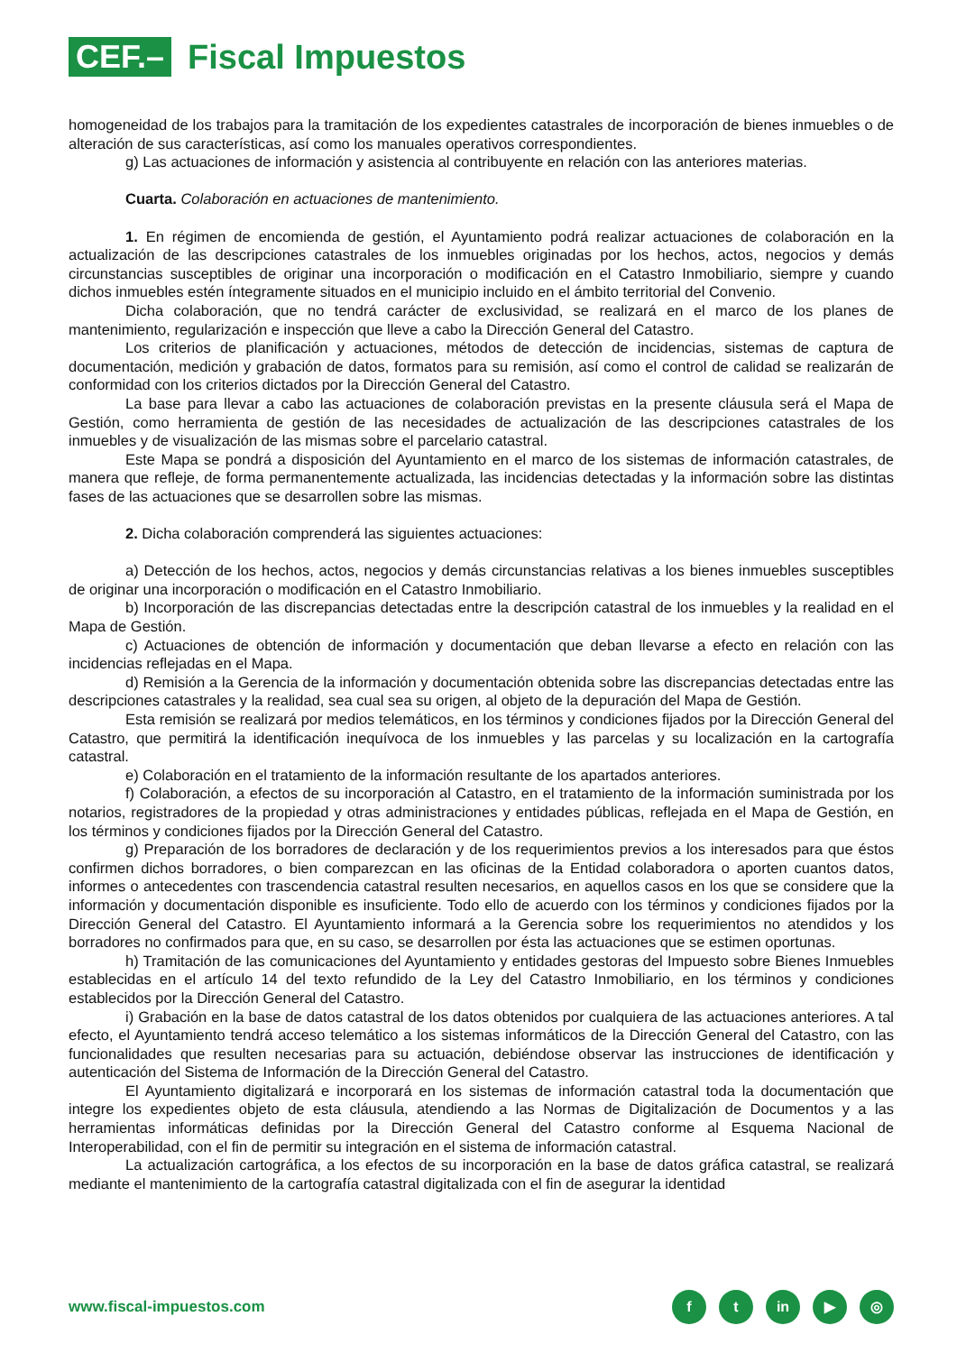CEF.–
Fiscal Impuestos
homogeneidad de los trabajos para la tramitación de los expedientes catastrales de incorporación de bienes inmuebles o de alteración de sus características, así como los manuales operativos correspondientes.
g) Las actuaciones de información y asistencia al contribuyente en relación con las anteriores materias.
Cuarta. Colaboración en actuaciones de mantenimiento.
1. En régimen de encomienda de gestión, el Ayuntamiento podrá realizar actuaciones de colaboración en la actualización de las descripciones catastrales de los inmuebles originadas por los hechos, actos, negocios y demás circunstancias susceptibles de originar una incorporación o modificación en el Catastro Inmobiliario, siempre y cuando dichos inmuebles estén íntegramente situados en el municipio incluido en el ámbito territorial del Convenio.
Dicha colaboración, que no tendrá carácter de exclusividad, se realizará en el marco de los planes de mantenimiento, regularización e inspección que lleve a cabo la Dirección General del Catastro.
Los criterios de planificación y actuaciones, métodos de detección de incidencias, sistemas de captura de documentación, medición y grabación de datos, formatos para su remisión, así como el control de calidad se realizarán de conformidad con los criterios dictados por la Dirección General del Catastro.
La base para llevar a cabo las actuaciones de colaboración previstas en la presente cláusula será el Mapa de Gestión, como herramienta de gestión de las necesidades de actualización de las descripciones catastrales de los inmuebles y de visualización de las mismas sobre el parcelario catastral.
Este Mapa se pondrá a disposición del Ayuntamiento en el marco de los sistemas de información catastrales, de manera que refleje, de forma permanentemente actualizada, las incidencias detectadas y la información sobre las distintas fases de las actuaciones que se desarrollen sobre las mismas.
2. Dicha colaboración comprenderá las siguientes actuaciones:
a) Detección de los hechos, actos, negocios y demás circunstancias relativas a los bienes inmuebles susceptibles de originar una incorporación o modificación en el Catastro Inmobiliario.
b) Incorporación de las discrepancias detectadas entre la descripción catastral de los inmuebles y la realidad en el Mapa de Gestión.
c) Actuaciones de obtención de información y documentación que deban llevarse a efecto en relación con las incidencias reflejadas en el Mapa.
d) Remisión a la Gerencia de la información y documentación obtenida sobre las discrepancias detectadas entre las descripciones catastrales y la realidad, sea cual sea su origen, al objeto de la depuración del Mapa de Gestión.
Esta remisión se realizará por medios telemáticos, en los términos y condiciones fijados por la Dirección General del Catastro, que permitirá la identificación inequívoca de los inmuebles y las parcelas y su localización en la cartografía catastral.
e) Colaboración en el tratamiento de la información resultante de los apartados anteriores.
f) Colaboración, a efectos de su incorporación al Catastro, en el tratamiento de la información suministrada por los notarios, registradores de la propiedad y otras administraciones y entidades públicas, reflejada en el Mapa de Gestión, en los términos y condiciones fijados por la Dirección General del Catastro.
g) Preparación de los borradores de declaración y de los requerimientos previos a los interesados para que éstos confirmen dichos borradores, o bien comparezcan en las oficinas de la Entidad colaboradora o aporten cuantos datos, informes o antecedentes con trascendencia catastral resulten necesarios, en aquellos casos en los que se considere que la información y documentación disponible es insuficiente. Todo ello de acuerdo con los términos y condiciones fijados por la Dirección General del Catastro. El Ayuntamiento informará a la Gerencia sobre los requerimientos no atendidos y los borradores no confirmados para que, en su caso, se desarrollen por ésta las actuaciones que se estimen oportunas.
h) Tramitación de las comunicaciones del Ayuntamiento y entidades gestoras del Impuesto sobre Bienes Inmuebles establecidas en el artículo 14 del texto refundido de la Ley del Catastro Inmobiliario, en los términos y condiciones establecidos por la Dirección General del Catastro.
i) Grabación en la base de datos catastral de los datos obtenidos por cualquiera de las actuaciones anteriores. A tal efecto, el Ayuntamiento tendrá acceso telemático a los sistemas informáticos de la Dirección General del Catastro, con las funcionalidades que resulten necesarias para su actuación, debiéndose observar las instrucciones de identificación y autenticación del Sistema de Información de la Dirección General del Catastro.
El Ayuntamiento digitalizará e incorporará en los sistemas de información catastral toda la documentación que integre los expedientes objeto de esta cláusula, atendiendo a las Normas de Digitalización de Documentos y a las herramientas informáticas definidas por la Dirección General del Catastro conforme al Esquema Nacional de Interoperabilidad, con el fin de permitir su integración en el sistema de información catastral.
La actualización cartográfica, a los efectos de su incorporación en la base de datos gráfica catastral, se realizará mediante el mantenimiento de la cartografía catastral digitalizada con el fin de asegurar la identidad
www.fiscal-impuestos.com
ft in ▶ ◎